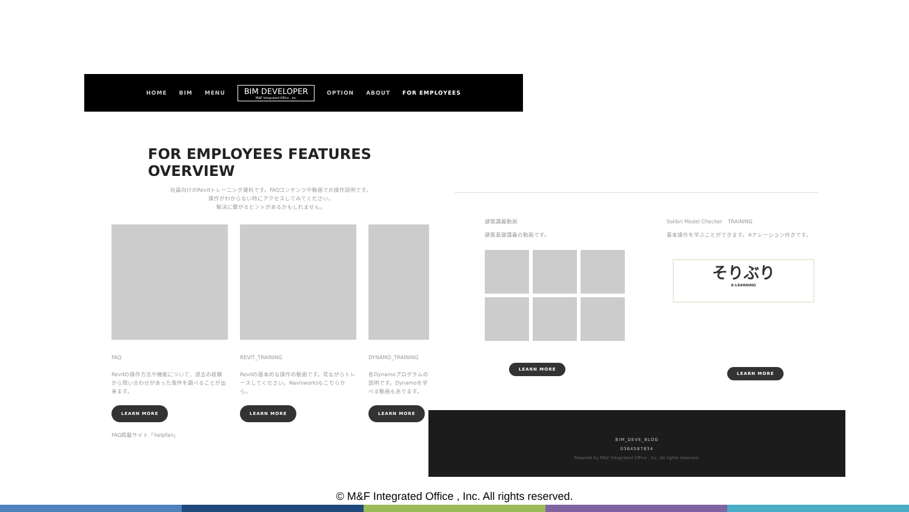HOME BIM MENU BIM DEVELOPER
M&F Integrated Office , Inc OPTION ABOUT FOR EMPLOYEES
FOR EMPLOYEES FEATURES OVERVIEW
社員向けのRevitトレーニング資料です。FAQコンテンツや動画での操作説明です。
操作がわからない時にアクセスしてみてください。
解決に繋がるヒントがあるかもしれません。
FAQ
Revitの操作方法や機能について、過去の経験から問い合わせがあった案件を調べることが出来ます。
LEARN MORE
FAQ掲載サイト「helpfan」
REVIT_TRAINING
Revitの基本的な操作の動画です。見ながらトレースしてください。Navisworksもこちらから。
LEARN MORE
DYNAMO_TRAINING
各Dynamoプログラムの説明です。Dynamoを学べる動画もあります。
LEARN MORE
建築講義動画
建築基礎講義の動画です。
LEARN MORE
Solibri Model Checker　TRAINING
基本操作を学ぶことができます。※ナレーション付きです。
そりぶり
E-LEARNING
LEARN MORE
BIM_DEVE_BLOG
0364587834
Powered by M&F Integrated Office , Inc. All rights reserved.
© M&F Integrated Office , Inc. All rights reserved.